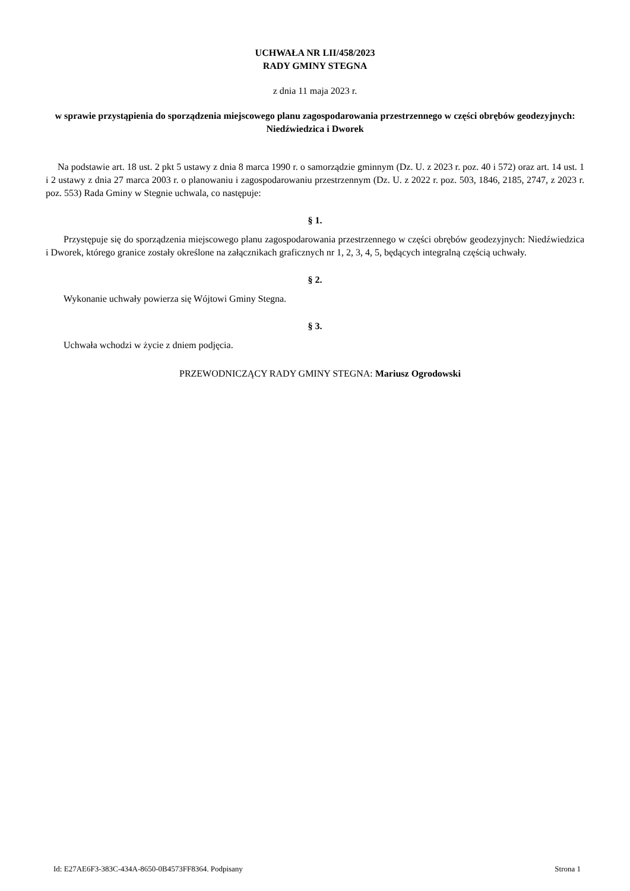UCHWAŁA NR LII/458/2023
RADY GMINY STEGNA
z dnia 11 maja 2023 r.
w sprawie przystąpienia do sporządzenia miejscowego planu zagospodarowania przestrzennego w części obrębów geodezyjnych: Niedźwiedzica i Dworek
Na podstawie art. 18 ust. 2 pkt 5 ustawy z dnia 8 marca 1990 r. o samorządzie gminnym (Dz. U. z 2023 r. poz. 40 i 572) oraz art. 14 ust. 1 i 2 ustawy z dnia 27 marca 2003 r. o planowaniu i zagospodarowaniu przestrzennym (Dz. U. z 2022 r. poz. 503, 1846, 2185, 2747, z 2023 r. poz. 553) Rada Gminy w Stegnie uchwala, co następuje:
§ 1.
Przystępuje się do sporządzenia miejscowego planu zagospodarowania przestrzennego w części obrębów geodezyjnych: Niedźwiedzica i Dworek, którego granice zostały określone na załącznikach graficznych nr 1, 2, 3, 4, 5, będących integralną częścią uchwały.
§ 2.
Wykonanie uchwały powierza się Wójtowi Gminy Stegna.
§ 3.
Uchwała wchodzi w życie z dniem podjęcia.
PRZEWODNICZĄCY RADY GMINY STEGNA: Mariusz Ogrodowski
Id: E27AE6F3-383C-434A-8650-0B4573FF8364. Podpisany Strona 1